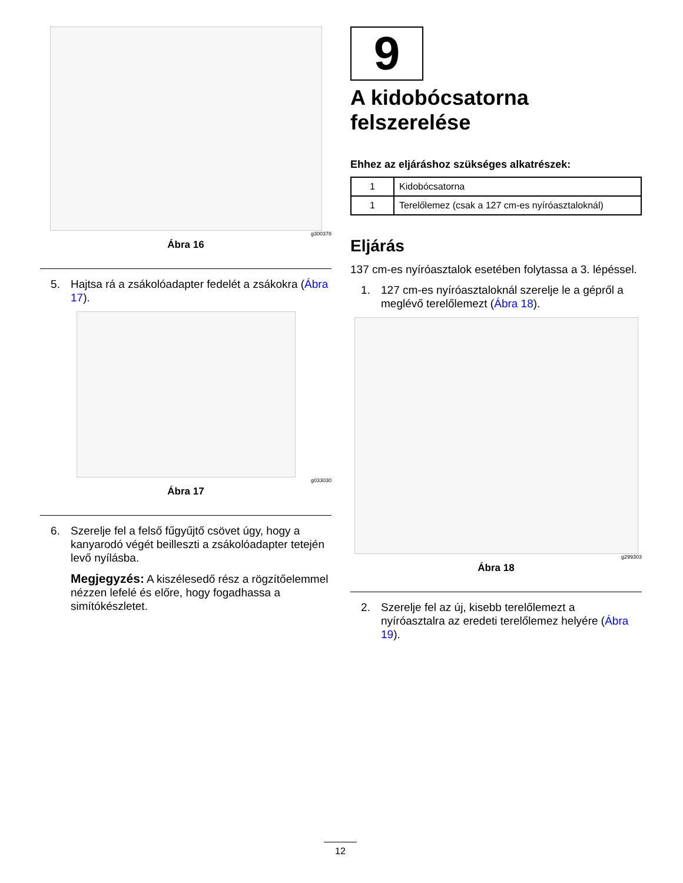g300378
Ábra 16
5. Hajtsa rá a zsákolóadapter fedelét a zsákokra (Ábra 17).
g033030
Ábra 17
6. Szerelje fel a felső fűgyűjtő csövet úgy, hogy a kanyarodó végét beilleszti a zsákolóadapter tetején levő nyílásba.
Megjegyzés: A kiszélesedő rész a rögzítőelemmel nézzen lefelé és előre, hogy fogadhassa a simítókészletet.
9
A kidobócsatorna felszerelése
Ehhez az eljáráshoz szükséges alkatrészek:
| 1 | Kidobócsatorna |
| 1 | Terelőlemez (csak a 127 cm-es nyíróasztaloknál) |
Eljárás
137 cm-es nyíróasztalok esetében folytassa a 3. lépéssel.
1. 127 cm-es nyíróasztaloknál szerelje le a gépről a meglévő terelőlemezt (Ábra 18).
g299303
Ábra 18
2. Szerelje fel az új, kisebb terelőlemezt a nyíróasztalra az eredeti terelőlemez helyére (Ábra 19).
12